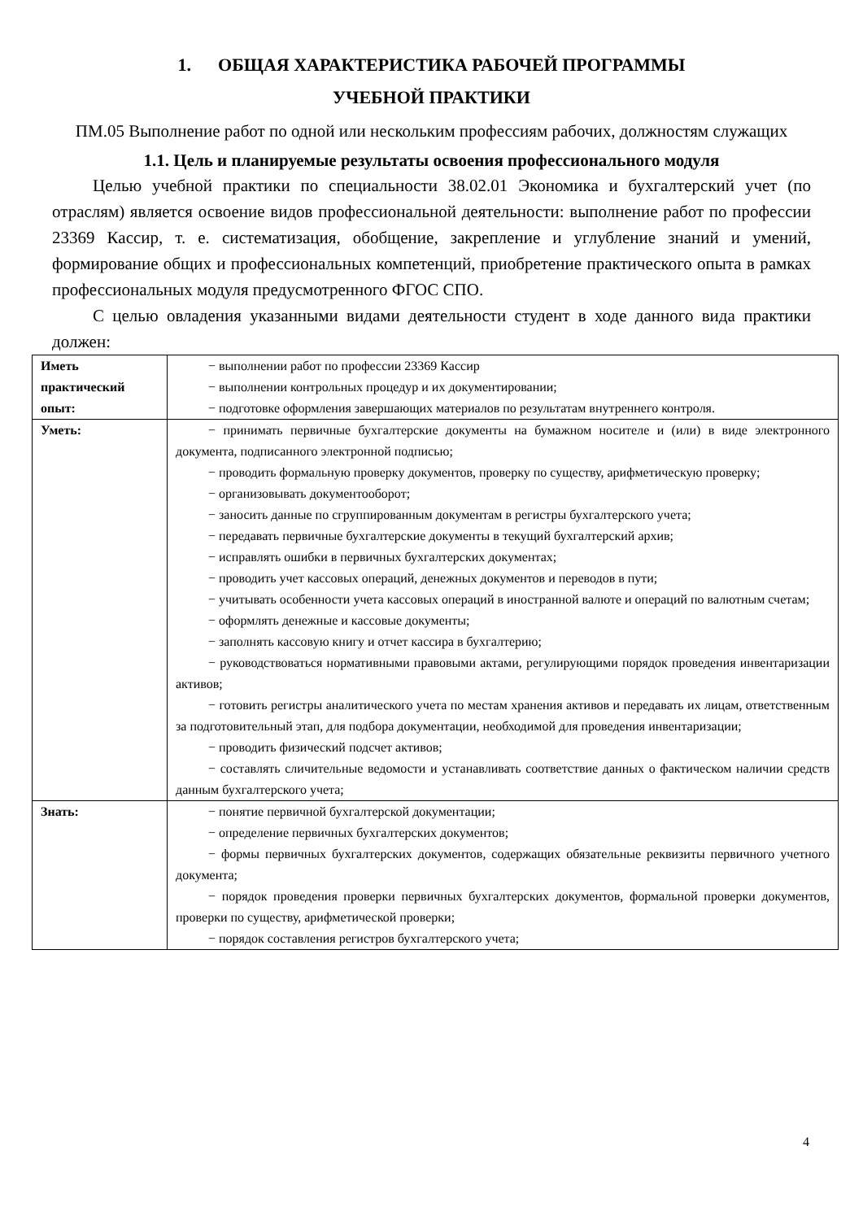1. ОБЩАЯ ХАРАКТЕРИСТИКА РАБОЧЕЙ ПРОГРАММЫ
УЧЕБНОЙ ПРАКТИКИ
ПМ.05 Выполнение работ по одной или нескольким профессиям рабочих, должностям служащих
1.1. Цель и планируемые результаты освоения профессионального модуля
Целью учебной практики по специальности 38.02.01 Экономика и бухгалтерский учет (по отраслям) является освоение видов профессиональной деятельности: выполнение работ по профессии 23369 Кассир, т. е. систематизация, обобщение, закрепление и углубление знаний и умений, формирование общих и профессиональных компетенций, приобретение практического опыта в рамках профессиональных модуля предусмотренного ФГОС СПО.
С целью овладения указанными видами деятельности студент в ходе данного вида практики должен:
| Иметь практический опыт: | − выполнении работ по профессии 23369 Кассир − выполнении контрольных процедур и их документировании; − подготовке оформления завершающих материалов по результатам внутреннего контроля. |
| Уметь: | − принимать первичные бухгалтерские документы на бумажном носителе и (или) в виде электронного документа, подписанного электронной подписью; − проводить формальную проверку документов, проверку по существу, арифметическую проверку; − организовывать документооборот; − заносить данные по сгруппированным документам в регистры бухгалтерского учета; − передавать первичные бухгалтерские документы в текущий бухгалтерский архив; − исправлять ошибки в первичных бухгалтерских документах; − проводить учет кассовых операций, денежных документов и переводов в пути; − учитывать особенности учета кассовых операций в иностранной валюте и операций по валютным счетам; − оформлять денежные и кассовые документы; − заполнять кассовую книгу и отчет кассира в бухгалтерию; − руководствоваться нормативными правовыми актами, регулирующими порядок проведения инвентаризации активов; − готовить регистры аналитического учета по местам хранения активов и передавать их лицам, ответственным за подготовительный этап, для подбора документации, необходимой для проведения инвентаризации; − проводить физический подсчет активов; − составлять сличительные ведомости и устанавливать соответствие данных о фактическом наличии средств данным бухгалтерского учета; |
| Знать: | − понятие первичной бухгалтерской документации; − определение первичных бухгалтерских документов; − формы первичных бухгалтерских документов, содержащих обязательные реквизиты первичного учетного документа; − порядок проведения проверки первичных бухгалтерских документов, формальной проверки документов, проверки по существу, арифметической проверки; − порядок составления регистров бухгалтерского учета; |
4